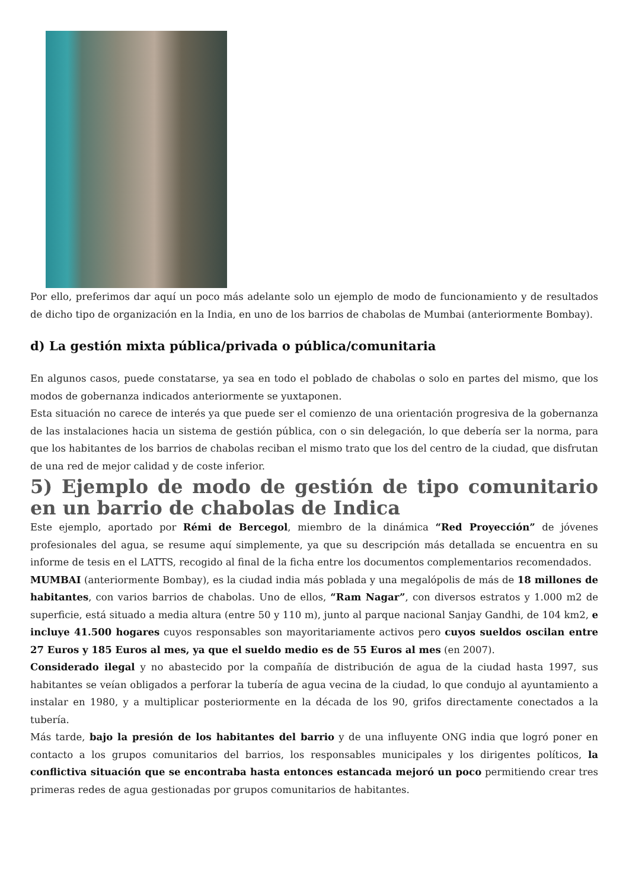Por ello, preferimos dar aquí un poco más adelante solo un ejemplo de modo de funcionamiento y de resultados de dicho tipo de organización en la India, en uno de los barrios de chabolas de Mumbai (anteriormente Bombay).
d) La gestión mixta pública/privada o pública/comunitaria
En algunos casos, puede constatarse, ya sea en todo el poblado de chabolas o solo en partes del mismo, que los modos de gobernanza indicados anteriormente se yuxtaponen.
Esta situación no carece de interés ya que puede ser el comienzo de una orientación progresiva de la gobernanza de las instalaciones hacia un sistema de gestión pública, con o sin delegación, lo que debería ser la norma, para que los habitantes de los barrios de chabolas reciban el mismo trato que los del centro de la ciudad, que disfrutan de una red de mejor calidad y de coste inferior.
5) Ejemplo de modo de gestión de tipo comunitario en un barrio de chabolas de Indica
Este ejemplo, aportado por Rémi de Bercegol, miembro de la dinámica “Red Proyección” de jóvenes profesionales del agua, se resume aquí simplemente, ya que su descripción más detallada se encuentra en su informe de tesis en el LATTS, recogido al final de la ficha entre los documentos complementarios recomendados.
MUMBAI (anteriormente Bombay), es la ciudad india más poblada y una megalópolis de más de 18 millones de habitantes, con varios barrios de chabolas. Uno de ellos, “Ram Nagar”, con diversos estratos y 1.000 m2 de superficie, está situado a media altura (entre 50 y 110 m), junto al parque nacional Sanjay Gandhi, de 104 km2, e incluye 41.500 hogares cuyos responsables son mayoritariamente activos pero cuyos sueldos oscilan entre 27 Euros y 185 Euros al mes, ya que el sueldo medio es de 55 Euros al mes (en 2007).
Considerado ilegal y no abastecido por la compañía de distribución de agua de la ciudad hasta 1997, sus habitantes se veían obligados a perforar la tubería de agua vecina de la ciudad, lo que condujo al ayuntamiento a instalar en 1980, y a multiplicar posteriormente en la década de los 90, grifos directamente conectados a la tubería.
Más tarde, bajo la presión de los habitantes del barrio y de una influyente ONG india que logró poner en contacto a los grupos comunitarios del barrios, los responsables municipales y los dirigentes políticos, la conflictiva situación que se encontraba hasta entonces estancada mejoró un poco permitiendo crear tres primeras redes de agua gestionadas por grupos comunitarios de habitantes.